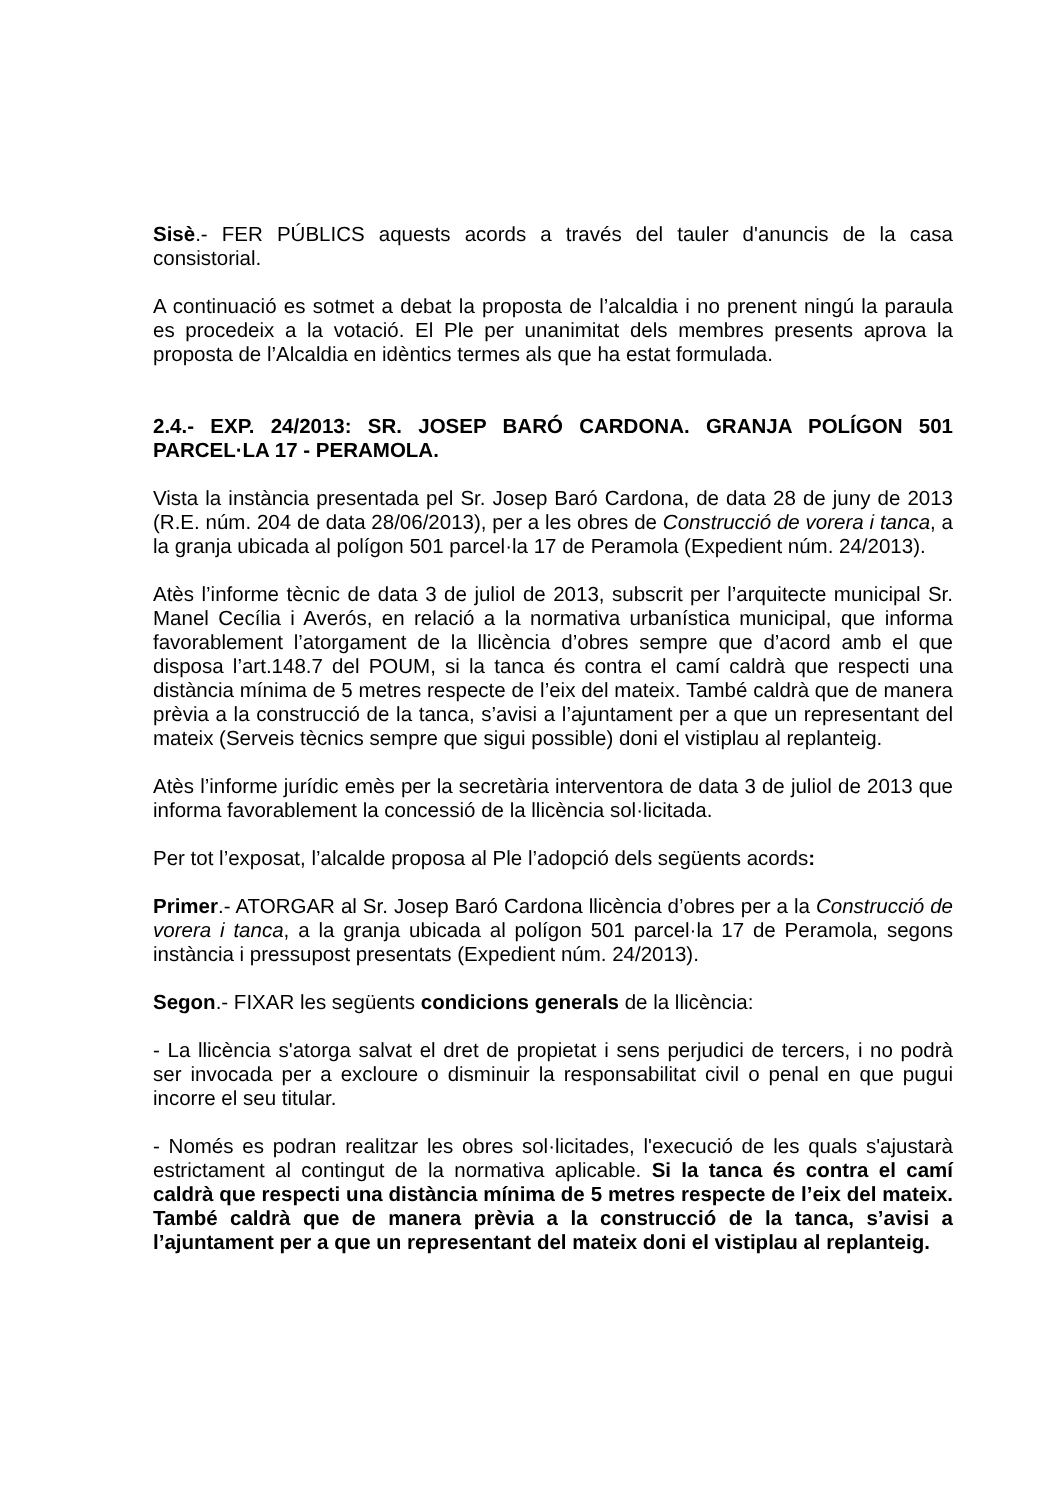Sisè.- FER PÚBLICS aquests acords a través del tauler d'anuncis de la casa consistorial.
A continuació es sotmet a debat la proposta de l’alcaldia i no prenent ningú la paraula es procedeix a la votació. El Ple per unanimitat dels membres presents aprova la proposta de l’Alcaldia en idèntics termes als que ha estat formulada.
2.4.- EXP. 24/2013: SR. JOSEP BARÓ CARDONA. GRANJA POLÍGON 501 PARCEL·LA 17 - PERAMOLA.
Vista la instància presentada pel Sr. Josep Baró Cardona, de data 28 de juny de 2013 (R.E. núm. 204 de data 28/06/2013), per a les obres de Construcció de vorera i tanca, a la granja ubicada al polígon 501 parcel·la 17 de Peramola (Expedient núm. 24/2013).
Atès l’informe tècnic de data 3 de juliol de 2013, subscrit per l’arquitecte municipal Sr. Manel Cecília i Averós, en relació a la normativa urbanística municipal, que informa favorablement l’atorgament de la llicència d’obres sempre que d’acord amb el que disposa l’art.148.7 del POUM, si la tanca és contra el camí caldrà que respecti una distància mínima de 5 metres respecte de l’eix del mateix. També caldrà que de manera prèvia a la construcció de la tanca, s’avisi a l’ajuntament per a que un representant del mateix (Serveis tècnics sempre que sigui possible) doni el vistiplau al replanteig.
Atès l’informe jurídic emès per la secretària interventora de data 3 de juliol de 2013 que informa favorablement la concessió de la llicència sol·licitada.
Per tot l’exposat, l’alcalde proposa al Ple l’adopció dels següents acords:
Primer.- ATORGAR al Sr. Josep Baró Cardona llicència d’obres per a la Construcció de vorera i tanca, a la granja ubicada al polígon 501 parcel·la 17 de Peramola, segons instància i pressupost presentats (Expedient núm. 24/2013).
Segon.- FIXAR les següents condicions generals de la llicència:
- La llicència s'atorga salvat el dret de propietat i sens perjudici de tercers, i no podrà ser invocada per a excloure o disminuir la responsabilitat civil o penal en que pugui incorre el seu titular.
- Només es podran realitzar les obres sol·licitades, l'execució de les quals s'ajustarà estrictament al contingut de la normativa aplicable. Si la tanca és contra el camí caldrà que respecti una distància mínima de 5 metres respecte de l’eix del mateix. També caldrà que de manera prèvia a la construcció de la tanca, s’avisi a l’ajuntament per a que un representant del mateix doni el vistiplau al replanteig.